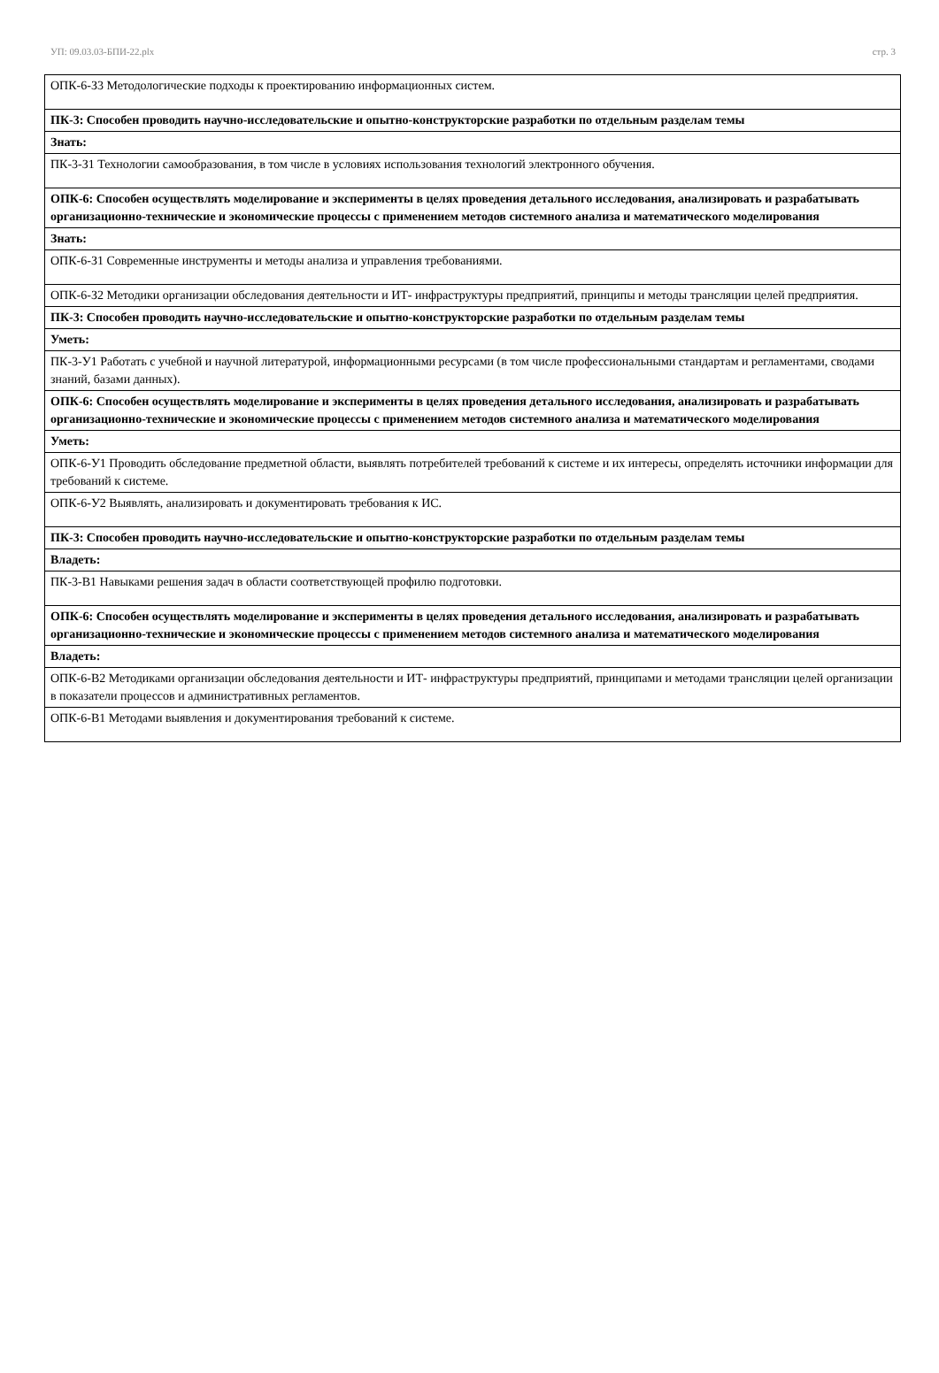УП: 09.03.03-БПИ-22.plx стр. 3
| ОПК-6-З3 Методологические подходы к проектированию информационных систем. |
| ПК-3: Способен проводить научно-исследовательские и опытно-конструкторские разработки по отдельным разделам темы |
| Знать: |
| ПК-3-З1 Технологии самообразования, в том числе в условиях использования технологий электронного обучения. |
| ОПК-6: Способен осуществлять моделирование и эксперименты в целях проведения детального исследования, анализировать и разрабатывать организационно-технические и экономические процессы с применением методов системного анализа и математического моделирования |
| Знать: |
| ОПК-6-З1 Современные инструменты и методы анализа и управления требованиями. |
| ОПК-6-З2 Методики организации обследования деятельности и ИТ- инфраструктуры предприятий, принципы и методы трансляции целей предприятия. |
| ПК-3: Способен проводить научно-исследовательские и опытно-конструкторские разработки по отдельным разделам темы |
| Уметь: |
| ПК-3-У1 Работать с учебной и научной литературой, информационными ресурсами (в том числе профессиональными стандартам и регламентами, сводами знаний, базами данных). |
| ОПК-6: Способен осуществлять моделирование и эксперименты в целях проведения детального исследования, анализировать и разрабатывать организационно-технические и экономические процессы с применением методов системного анализа и математического моделирования |
| Уметь: |
| ОПК-6-У1 Проводить обследование предметной области, выявлять потребителей требований к системе и их интересы, определять источники информации для требований к системе. |
| ОПК-6-У2 Выявлять, анализировать и документировать требования к ИС. |
| ПК-3: Способен проводить научно-исследовательские и опытно-конструкторские разработки по отдельным разделам темы |
| Владеть: |
| ПК-3-В1 Навыками решения задач в области соответствующей профилю подготовки. |
| ОПК-6: Способен осуществлять моделирование и эксперименты в целях проведения детального исследования, анализировать и разрабатывать организационно-технические и экономические процессы с применением методов системного анализа и математического моделирования |
| Владеть: |
| ОПК-6-В2 Методиками организации обследования деятельности и ИТ- инфраструктуры предприятий, принципами и методами трансляции целей организации в показатели процессов и административных регламентов. |
| ОПК-6-В1 Методами выявления и документирования требований к системе. |